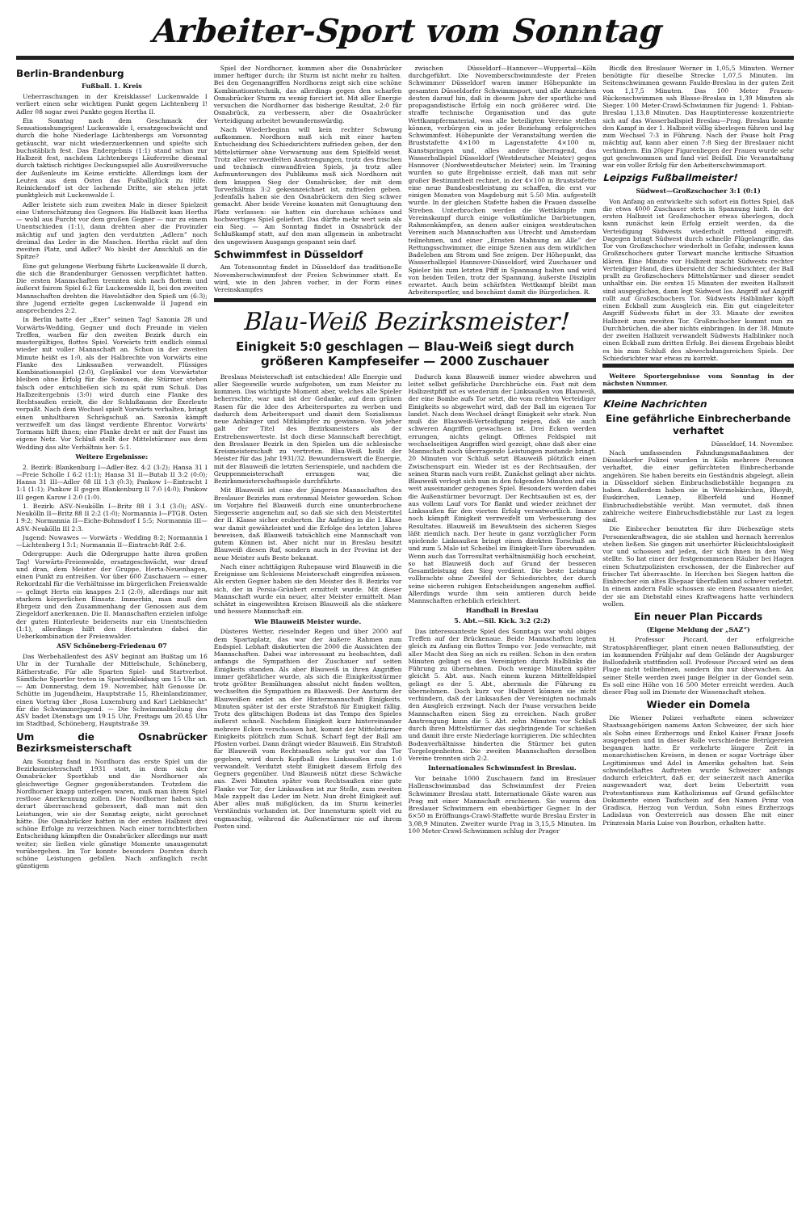Arbeiter-Sport vom Sonntag
Berlin-Brandenburg
Fußball. 1. Kreis
Ueberraschungen in der Kreisklasse! Luckenwalde I verliert einen sehr wichtigen Punkt gegen Lichtenberg I! Adler 08 sogar zwei Punkte gegen Hertha II.
Ein Sonntag nach dem Geschmack der Sensationshungrigen! Luckenwalde I, ersatzgeschwächt und durch die hohe Niederlage Lichtenbergs am Vorsonntag getäuscht, war nicht wiederzuerkennen und spielte sich buchstäblich fest. Das Endergebnis (1:1) stand schon zur Halbzeit fest, nachdem Lichtenbergs Läuferreihe diesmal durch taktisch richtiges Deckungsspiel alle Ausreißversuche der Außenleute im Keime erstickte. Allerdings kam der Leuten aus dem Osten das Fußballglück zu Hilfe. Reinickendorf ist der lachende Dritte, sie stehen jetzt punktgleich mit Luckenwalde I.
Adler leistete sich zum zweiten Male in dieser Spielzeit eine Unterschätzung des Gegners. Bis Halbzeit kam Hertha — wohl aus Furcht vor dem großen Gegner — nur zu einem Unentschieden (1:1), dann drehten aber die Provinzler mächtig auf und jagten den verdutzten „Adlern“ noch dreimal das Leder in die Maschen. Hertha rückt auf den zweiten Platz, und Adler? Wo bleibt der Anschluß an die Spitze?
Eine gut gelungene Werbung führte Luckenwalde II durch, die sich die Brandenburger Genossen verpflichtet hatten. Die ersten Mannschaften trennten sich nach flottem und äußerst fairem Spiel 6:2 für Luckenwalde II, bei den zweiten Mannschaften drehten die Havelstädter den Spieß um (6:3); ihre Jugend erzielte gegen Luckenwalde II Jugend ein ansprechendes 2:2.
In Berlin hatte der „Exer“ seinen Tag! Saxonia 28 und Vorwärts-Wedding, Gegner und doch Freunde in vielen Treffen, warben für den zweiten Bezirk durch ein mustergültiges, flottes Spiel. Vorwärts tritt endlich einmal wieder mit voller Mannschaft an. Schon in der zweiten Minute heißt es 1:0, als der Halbrechte von Vorwärts eine Flanke des Linksaußen verwandelt. Flüssiges Kombinationsspiel (2:0), Geplänkel vor dem Vorwärtstor bleiben ohne Erfolg für die Saxonen, die Stürmer stehen falsch oder entschließen sich zu spät zum Schuß. Das Halbzeitergebnis (3:0) wird durch eine Flanke des Rechtsaußen erzielt, die der Schlußmann der Exerleute verpaßt. Nach dem Wechsel spielt Vorwärts verhalten, bringt einen unhaltbaren Schrägschuß an. Saxonia kämpft verzweifelt um das längst verdiente Ehrentor. Vorwärts' Tormann hilft ihnen; eine Flanke dreht er mit der Faust ins eigene Netz. Vor Schluß stellt der Mittelstürmer aus dem Wedding das alte Verhältnis her: 5:1.
Weitere Ergebnisse:
2. Bezirk: Blankenburg I—Adler-Bez. 4:2 (3:2); Hansa 31 I—Freie Scholle I 6:2 (1:1); Hansa 31 II—Butab II 3:2 (0:0); Hansa 31 III—Adler 08 III 1:3 (0:3); Pankow I—Eintracht I 1:1 (1:1); Pankow II gegen Blankenburg II 7:0 (4:0); Pankow III gegen Karow I 2:0 (1:0).
1. Bezirk: ASV.-Neukölln I—Britz 88 I 3:1 (3:0); ASV.-Neukölln II—Britz 88 II 2:2 (1:0); Normannia I—FTGB. Osten I 9:2; Normannia II—Eiche-Bohnsdorf I 5:5; Normannia III—ASV.-Neukölln III 2:3.
Jugend: Nowawes — Vorwärts - Wedding 8:2; Normannia I—Lichtenberg I 3:1; Normannia II—Eintracht-Rdf. 2:6.
Odergruppe: Auch die Odergruppe hatte ihren großen Tag! Vorwärts-Freienwalde, ersatzgeschwächt, war drauf und dran, dem Meister der Gruppe, Herta-Neuenhagen, einen Punkt zu entreißen. Vor über 600 Zuschauern — einer Rekordzahl für die Verhältnisse im bürgerlichen Freienwalde — gelingt Herta ein knappes 2:1 (2:0), allerdings nur mit starkem körperlichen Einsatz. Immerhin, man muß den Ehrgeiz und den Zusammenhang der Genossen aus dem Ziegeldorf anerkennen. Die II. Mannschaften erzielen infolge der guten Hinterleute beiderseits nur ein Unentschieden (1:1), allerdings hilft den Hertaleuten dabei die Ueberkombination der Freienwalder.
ASV Schöneberg-Friedenau 07
Das Werbehallenfest des ASV beginnt am Bußtag um 16 Uhr in der Turnhalle der Mittelschule, Schöneberg, Rätherstraße. Für alle Sparten Spiel- und Startverbot. Sämtliche Sportler treten in Spartenkleidung um 15 Uhr an. — Am Donnerstag, dem 19. November, hält Genosse Dr. Schütte im Jugendheim, Hauptstraße 15, Rheinlandzimmer, einen Vortrag über „Rosa Luxemburg und Karl Liebknecht“ für die Schwimmerjugend. — Die Schwimmabteilung des ASV badet Dienstags um 19.15 Uhr, Freitags um 20.45 Uhr im Stadtbad, Schöneberg, Hauptstraße 39.
Um die Osnabrücker Bezirksmeisterschaft
Am Sonntag fand in Nordhorn das erste Spiel um die Bezirksmeisterschaft 1931 statt, in dem sich der Osnabrücker Sportklub und die Nordhorner als gleichwertige Gegner gegenüberstanden. Trotzdem die Nordhorner knapp unterlegen waren, muß man ihrem Spiel restlose Anerkennung zollen. Die Nordhorner haben sich derart überraschend gebessert, daß man mit den Leistungen, wie sie der Sonntag zeigte, nicht gerechnet hätte. Die Osnabrücker hatten in der ersten Halbzeit drei schöne Erfolge zu verzeichnen. Nach einer torrichterlichen Entscheidung kämpften die Osnabrücker allerdings nur matt weiter; sie ließen viele günstige Momente unausgenutzt vorübergehen. Im Tor konnte besonders Dorsten durch schöne Leistungen gefallen. Nach anfänglich recht günstigem
Spiel der Nordhorner, kommen aber die Osnabrücker immer heftiger durch; ihr Sturm ist nicht mehr zu halten. Bei den Gegenangriffen Nordhorns zeigt sich eine schöne Kombinationstechnik, das allerdings gegen den scharfen Osnabrücker Sturm zu wenig forciert ist. Mit aller Energie versuchen die Nordhorner das bisherige Resultat, 2:0 für Osnabrück, zu verbessern, aber die Osnabrücker Verteidigung arbeitet bewundernswürdig.
Nach Wiederbeginn will kein rechter Schwung aufkommen. Nordhorn muß sich mit einer harten Entscheidung des Schiedsrichters zufrieden geben, der den Mittelstürmer ohne Verwarnung aus dem Spielfeld weist. Trotz aller verzweifelten Anstrengungen, trotz des frischen und technisch einwandfreien Spiels, ja trotz aller Aufmunterungen des Publikums muß sich Nordhorn mit dem knappen Sieg der Osnabrücker, der mit dem Torverhältnis 3:2 gekennzeichnet ist, zufrieden geben. Jedenfalls haben sie den Osnabrückern den Sieg schwer gemacht. Aber beide Vereine konnten mit Genugtuung den Platz verlassen: sie hatten ein durchaus schönes und hochwertiges Spiel geliefert. Das dürfte mehr wert sein als ein Sieg. — Am Sonntag findet in Osnabrück der Schlußkampf statt, auf den man allgemein in anbetracht des ungewissen Ausgangs gespannt sein darf.
Schwimmfest in Düsseldorf
Am Totensonntag findet in Düsseldorf das traditionelle Novemberschwimmfest der Freien Schwimmer statt. Es wird, wie in den Jahren vorher, in der Form eines Vereinskampfes
zwischen Düsseldorf—Hannover—Wuppertal—Köln durchgeführt. Die Novemberschwimmfeste der Freien Schwimmer Düsseldorf waren immer Höhepunkte im gesamten Düsseldorfer Schwimmsport, und alle Anzeichen deuten darauf hin, daß in diesem Jahre der sportliche und propagandistische Erfolg ein noch größerer wird. Die straffe technische Organisation und das gute Wettkampfermaterial, was alle beteiligten Vereine stellen können, verbürgen ein in jeder Beziehung erfolgreiches Schwimmfest. Höhepunkte der Veranstaltung werden die Bruststafette 4×100 m Lagenstafette 4×100 m, Kunstspringen und, alles andere überragend, das Wasserballspiel Düsseldorf (Westdeutscher Meister) gegen Hannover (Nordwestdeutscher Meister) sein. Im Training wurden so gute Ergebnisse erzielt, daß man mit sehr großer Bestimmtheit rechnet, in der 4×100 m Bruststafette eine neue Bundesbestleistung zu schaffen, die erst vor einigen Monaten von Magdeburg mit 5.50 Min. aufgestellt wurde. In der gleichen Stafette haben die Frauen dasselbe Streben. Unterbrochen werden die Wettkämpfe zum Vereinskampf durch einige volkstümliche Darbietungen, Rahmenkämpfen, an denen außer einigen westdeutschen Vereinen auch Mannschaften aus Utrecht und Amsterdam teilnehmen, und einer „Ernsten Mahnung an Alle“ der Rettungsschwimmer, die einige Szenen aus dem wirklichen Badeleben am Strom und See zeigen. Der Höhepunkt, das Wasserballspiel Hannover-Düsseldorf, wird Zuschauer und Spieler bis zum letzten Pfiff in Spannung halten und wird von beiden Teilen, trotz der Spannung, äußerste Disziplin erwartet. Auch beim schärfsten Wettkampf bleibt man Arbeitersportler, und beschämt damit die Bürgerlichen. R.
Blau-Weiß Bezirksmeister!
Einigkeit 5:0 geschlagen — Blau-Weiß siegt durch größeren Kampfeseifer — 2000 Zuschauer
Breslaus Meisterschaft ist entschieden! Alle Energie und aller Siegeswille wurde aufgeboten, um zum Meister zu kommen. Das wichtigste Moment aber, welches alle Spieler beherrschte, war und ist der Gedanke, auf dem grünen Rasen für die Idee des Arbeitersportes zu werben und dadurch dem Arbeitersport und damit dem Sozialismus neue Anhänger und Mitkämpfer zu gewinnen. Von jeher galt der Titel des Bezirksmeisters als der Erstrebenswerteste. Ist doch diese Mannschaft berechtigt, den Breslauer Bezirk in den Spielen um die schlesische Kreismeisterschaft zu vertreten. Blau-Weiß heißt der Meister für das Jahr 1931/32. Bewundernswert die Energie, mit der Blauweiß die letzten Serienspiele, und nachdem die Gruppenmeisterschaft errungen war, die Bezirksmeisterschaftsspiele durchführte.
Mit Blauweiß ist eine der jüngeren Mannschaften des Breslauer Bezirks zum erstenmal Meister geworden. Schon im Vorjahre fiel Blauweiß durch eine ununterbrochene Siegesserie angenehm auf, so daß sie sich den Meistertitel der II. Klasse sicher eroberten. Ihr Aufstieg in die I. Klase war damit gewährleistet und die Erfolge des letzten Jahres beweisen, daß Blauweiß tatsächlich eine Mannschaft von gutem Können ist. Aber nicht nur in Breslau besitzt Blauweiß diesen Ruf, sondern auch in der Provinz ist der neue Meister aufs Beste bekannt.
Nach einer achttägigen Ruhepause wird Blauweiß in die Ereignisse um Schlesiens Meisterschaft eingreifen müssen. Als ersten Gegner haben sie den Meister des 8. Bezirks vor sich, der in Persia-Grünbert ermittelt wurde. Mit dieser Mannschaft wurde ein neuer, alter Meister ermittelt. Man schätzt in eingeweihten Kreisen Blauweiß als die stärkere und bessere Mannschaft ein.
Wie Blauweiß Meister wurde.
Düsteres Wetter, rieselnder Regen und über 2000 auf dem Spartaplatz, das war der äußere Rahmen zum Endspiel. Lebhaft diskutierten die 2000 die Aussichten der Mannschaften. Dabei war interessant zu beobachten, daß anfangs die Sympathien der Zuschauer auf seiten Einigkeits standen. Als aber Blauweiß in ihren Angriffen immer gefährlicher wurde, als sich die Einigkeitsstürmer trotz größter Bemühungen absolut nicht finden wollten, wechselten die Sympathien zu Blauweiß. Der Ansturm der Blauweißen endet an der Hintermannschaft Einigkeits. Minuten später ist der erste Strafstoß für Einigkeit fällig. Trotz des glitschigen Bodens ist das Tempo des Spieles äußerst schnell. Nachdem Einigkeit kurz hintereinander mehrere Ecken verschossen hat, kommt der Mittelstürmer Einigkeits plötzlich zum Schuß. Scharf fegt der Ball am Pfosten vorbei. Dann drängt wieder Blauweiß. Ein Strafstoß für Blauweiß vom Rechtsaußen sehr gut vor das Tor gegeben, wird durch Kopfball des Linksaußen zum 1:0 verwandelt. Verdutzt steht Einigkeit diesem Erfolg des Gegners gegenüber. Und Blauweiß nützt diese Schwäche aus. Zwei Minuten später vom Rechtsaußen eine gute Flanke vor Tor, der Linksaußen ist zur Stelle, zum zweiten Male zappelt das Leder im Netz. Nun dreht Einigkeit auf. Aber alles muß mißglücken, da im Sturm keinerlei Verständnis vorhanden ist. Der Innensturm spielt viel zu engmaschig, während die Außenstürmer nie auf ihrem Posten sind.
Dadurch kann Blauweiß immer wieder abwehren und leitet selbst gefährliche Durchbrüche ein. Fast mit dem Halbzeitpfiff ist es wiederum der Linksaußen von Blauweiß, der eine Bombe aufs Tor setzt, die vom rechten Verteidiger Einigkeits so abgewehrt wird, daß der Ball im eigenen Tor landet. Nach dem Wechsel drängt Einigkeit sehr stark. Nun muß die Blauweiß-Verteidigung zeigen, daß sie auch schweren Angriffen gewachsen ist. Drei Ecken werden errungen, nichts gelingt. Offenes Feldspiel mit wechselseitigen Angriffen wird gezeigt, ohne daß aber eine Mannschaft noch überragende Leistungen zustande bringt. 20 Minuten vor Schluß setzt Blauweiß plötzlich einen Zwischenspurt ein. Wieder ist es der Rechtsaußen, der seinen Sturm nach vorn reißt. Zunächst gelingt aber nichts. Blauweiß verlegt sich nun in den folgenden Minuten auf ein weit auseinander gezogenes Spiel. Besonders werden dabei die Außenstürmer bevorzugt. Der Rechtsaußen ist es, der aus vollem Lauf vors Tor flankt und wieder zeichnet der Linksaußen für den vierten Erfolg verantwortlich. Immer noch kämpft Einigkeit verzweifelt um Verbesserung des Resultates. Blauweiß im Bewußtsein des sicheren Sieges läßt ziemlich nach. Der heute in ganz vorzüglicher Form spielende Linksaußen bringt einen direkten Torschuß an und zum 5.Male ist Scheibel im Einigkeit-Tore überwunden. Wenn auch das Torresultat verhältnismäßig hoch erscheint, so hat Blauweiß doch auf Grund der besseren Gesamtleistung den Sieg verdient. Die beste Leistung vollbrachte ohne Zweifel der Schiedsrichter, der durch seine sicheren ruhigen Entscheidungen angenehm auffiel. Allerdings wurde ihm sein amtieren durch beide Mannschaften erheblich erleichtert.
Handball in Breslau
5. Abt.—Sil. Kick. 3:2 (2:2)
Das interessanteste Spiel des Sonntags war wohl obiges Treffen auf der Brückenaue. Beide Mannschaften legten gleich zu Anfang ein flottes Tempo vor. Jede versuchte, mit aller Macht den Sieg an sich zu reißen. Schon in den ersten Minuten gelingt es den Vereinigten durch Halblinks die Führung zu übernehmen. Doch wenige Minuten später gleicht 5. Abt. aus. Nach einem kurzen Mittelfeldspiel gelingt es der 5. Abt., abermals die Führung zu übernehmen. Doch kurz vor Halbzeit können sie nicht verhindern, daß der Linksaußen der Vereinigten nochmals den Ausgleich erzwingt. Nach der Pause versuchen beide Mannschaften einen Sieg zu erreichen. Nach großer Anstrengung kann die 5. Abt. zehn Minuten vor Schluß durch ihren Mittelstürmer das siegbringende Tor schießen und damit ihre erste Niederlage korrigieren. Die schlechten Bodenverhältnisse hinderten die Stürmer bei guten Torgelegenheiten. Die zweiten Mannschaften derselben Vereine trennten sich 2:2.
Internationales Schwimmfest in Breslau.
Vor beinahe 1000 Zuschauern fand im Breslauer Hallenschwimmbad das Schwimmfest der Freien Schwimmer Breslau statt. Internationale Gäste waren aus Prag mit einer Mannschaft erschienen. Sie waren den Breslauer Schwimmern ein ebenbürtiger Gegner. In der 6×50 m Eröffnungs-Crawl-Staffette wurde Breslau Erster in 3,08,9 Minuten. Zweiter wurde Prag in 3,15,5 Minuten. Im 100 Meter-Crawl-Schwimmen schlug der Prager
Bicdk den Breslauer Werner in 1,05,5 Minuten. Werner benötigte für dieselbe Strecke 1,07,5 Minuten. Im Seitenschwimmen gewann Faulde-Breslau in der guten Zeit von 1,17,5 Minuten. Das 100 Meter Frauen-Rückenschwimmen sah Blasse-Breslau in 1,39 Minuten als Sieger. 100 Meter-Crawl-Schwimmen für Jugend: 1. Fabian-Breslau 1,13,8 Minuten. Das Hauptinteresse konzentrierte sich auf das Wasserballspiel Breslau—Prag. Breslau konnte den Kampf in der 1. Halbzeit völlig überlegen führen und lag zum Wechsel 7:3 in Führung. Nach der Pause holt Prag mächtig auf, kann aber einen 7:8 Sieg der Breslauer nicht verhindern. Ein 20iger Figurenliegen der Frauen wurde sehr gut geschwommen und fand viel Beifall. Die Veranstaltung war ein voller Erfolg für den Arbeiterschwimmsport.
Leipzigs Fußballmeister!
Südwest—Großzschocher 3:1 (0:1)
Von Anfang an entwickelte sich sofort ein flottes Spiel, daß die etwa 4000 Zuschauer stets in Spannung hielt. In der ersten Halbzeit ist Großzschocher etwas überlegen, doch kann zunächst kein Erfolg erzielt werden, da die Verteidigung Südwests wiederholt rettend eingreift. Dagegen bringt Südwest durch schnelle Flügelangriffe, das Tor von Großzschocher wiederholt in Gefahr, indessen kann Großzschochers guter Torwart manche kritische Situation klären. Eine Minute vor Halbzeit macht Südwests rechter Verteidiger Hand, dies übersieht der Schiedsrichter, der Ball prallt zu Großzschochers Mittelstürmer und dieser sendet unhaltbar ein. Die ersten 15 Minuten der zweiten Halbzeit sind ausgeglichen, dann legt Südwest los. Angriff auf Angriff rollt auf Großzschochers Tor. Südwests Halblinker köpft einen Eckball zum Ausgleich ein. Ein gut eingeleiteter Angriff Südwests führt in der 33. Minute der zweiten Halbzeit zum zweiten Tor. Großzschocher kommt nun zu Durchbrüchen, die aber nichts einbringen. In der 38. Minute der zweiten Halbzeit verwandelt Südwests Halblinker noch einen Eckball zum dritten Erfolg. Bei diesem Ergebnis bleibt es bis zum Schluß des abwechslungsreichen Spiels. Der Schiedsrichter war etwas zu korrekt.
Weitere Sportergebnisse vom Sonntag in der nächsten Nummer.
Kleine Nachrichten
Eine gefährliche Einbrecherbande verhaftet
Düsseldorf, 14. November.
Nach umfassenden Fahndungsmaßnahmen der Düsseldorfer Polizei wurden in Köln mehrere Personen verhaftet, die einer gefürchteten Einbrecherbande angehören. Sie haben bereits ein Geständnis abgelegt, allein in Düsseldorf sieben Einbruchsdiebstähle begangen zu haben. Außerdem haben sie in Wermelskirchen, Rheydt, Euskirchen, Lennep, Elberfeld und Honnef Einbruchsdiebstähle verübt. Man vermutet, daß ihnen zahlreiche weitere Einbruchsdiebstähle zur Last zu legen sind.
Die Einbrecher benutzten für ihre Diebeszüge stets Personenkraftwagen, die sie stahlen und hernach herrenlos stehen ließen. Sie gingen mit unerhörter Rücksichtslosigkeit vor und schossen auf jeden, der sich ihnen in den Weg stellte. So hat einer der festgenommenen Räuber bei Hagen einen Schutzpolizisten erschossen, der die Einbrecher auf frischer Tat überraschte. In Herchen bei Siegen hatten die Einbrecher ein altes Ehepaar überfallen und schwer verletzt. In einem andern Falle schossen sie einen Passanten nieder, der sie am Diebstahl eines Kraftwagens hatte verhindern wollen.
Ein neuer Plan Piccards
(Eigene Meldung der „SAZ“)
H. Professor Piccard, der erfolgreiche Stratosphärenflieger, plant einen neuen Ballonaufstieg, der im kommenden Frühjahr auf dem Gelände der Augsburger Ballonfabrik stattfinden soll. Professor Piccard wird an dem Fluge nicht teilnehmen, sondern ihn nur überwachen. An seiner Stelle werden zwei junge Belgier in der Gondel sein. Es soll eine Höhe von 16 500 Meter erreicht werden. Auch dieser Flug soll im Dienste der Wissenschaft stehen.
Wieder ein Domela
Die Wiener Polizei verhaftete einen schweizer Staatsangehörigen namens Anton Schweizer, der sich hier als Sohn eines Erzherzogs und Enkel Kaiser Franz Josefs ausgegeben und in dieser Rolle verschiedene Betrügereien begangen hatte. Er verkehrte längere Zeit in monarchistischen Kreisen, in denen er sogar Vorträge über Legitimismus und Adel in Amerika gehalten hat. Sein schwindelhaftes Auftreten wurde Schweizer anfangs dadurch erleichtert, daß er, der seinerzeit nach Amerika ausgewandert war, dort beim Uebertritt vom Protestantismus zum Katholizismus auf Grund gefälschter Dokumente einen Taufschein auf den Namen Prinz von Gradisca, Herzog von Verdun, Sohn eines Erzherzogs Ladislaus von Oesterreich aus dessen Ehe mit einer Prinzessin Maria Luise von Bourbon, erhalten hatte.